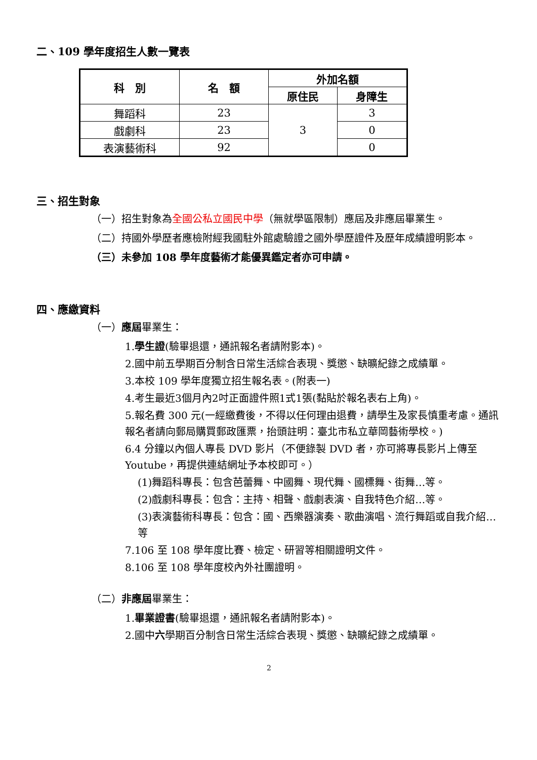二、109 學年度招生人數一覽表
| 科 別 | 名 額 | 外加名額 | |
| --- | --- | --- | --- |
| | | 原住民 | 身障生 |
| 舞蹈科 | 23 | 3 | 3 |
| 戲劇科 | 23 | | 0 |
| 表演藝術科 | 92 | | 0 |
三、招生對象
（一）招生對象為全國公私立國民中學（無就學區限制）應屆及非應屆畢業生。
（二）持國外學歷者應檢附經我國駐外館處驗證之國外學歷證件及歷年成績證明影本。
（三）未參加 108 學年度藝術才能優異鑑定者亦可申請。
四、應繳資料
（一）應屆畢業生：
1.學生證(驗畢退還，通訊報名者請附影本)。
2.國中前五學期百分制含日常生活綜合表現、獎懲、缺曠紀錄之成績單。
3.本校 109 學年度獨立招生報名表。(附表一)
4.考生最近3個月內2吋正面證件照1式1張(黏貼於報名表右上角)。
5.報名費 300 元(一經繳費後，不得以任何理由退費，請學生及家長慎重考慮。通訊報名者請向郵局購買郵政匯票，抬頭註明：臺北市私立華岡藝術學校。)
6.4 分鐘以內個人專長 DVD 影片（不便錄製 DVD 者，亦可將專長影片上傳至 Youtube，再提供連結網址予本校即可。）
(1)舞蹈科專長：包含芭蕾舞、中國舞、現代舞、國標舞、街舞…等。
(2)戲劇科專長：包含：主持、相聲、戲劇表演、自我特色介紹…等。
(3)表演藝術科專長：包含：國、西樂器演奏、歌曲演唱、流行舞蹈或自我介紹…等
7.106 至 108 學年度比賽、檢定、研習等相關證明文件。
8.106 至 108 學年度校內外社團證明。
（二）非應屆畢業生：
1.畢業證書(驗畢退還，通訊報名者請附影本)。
2.國中六學期百分制含日常生活綜合表現、獎懲、缺曠紀錄之成績單。
2